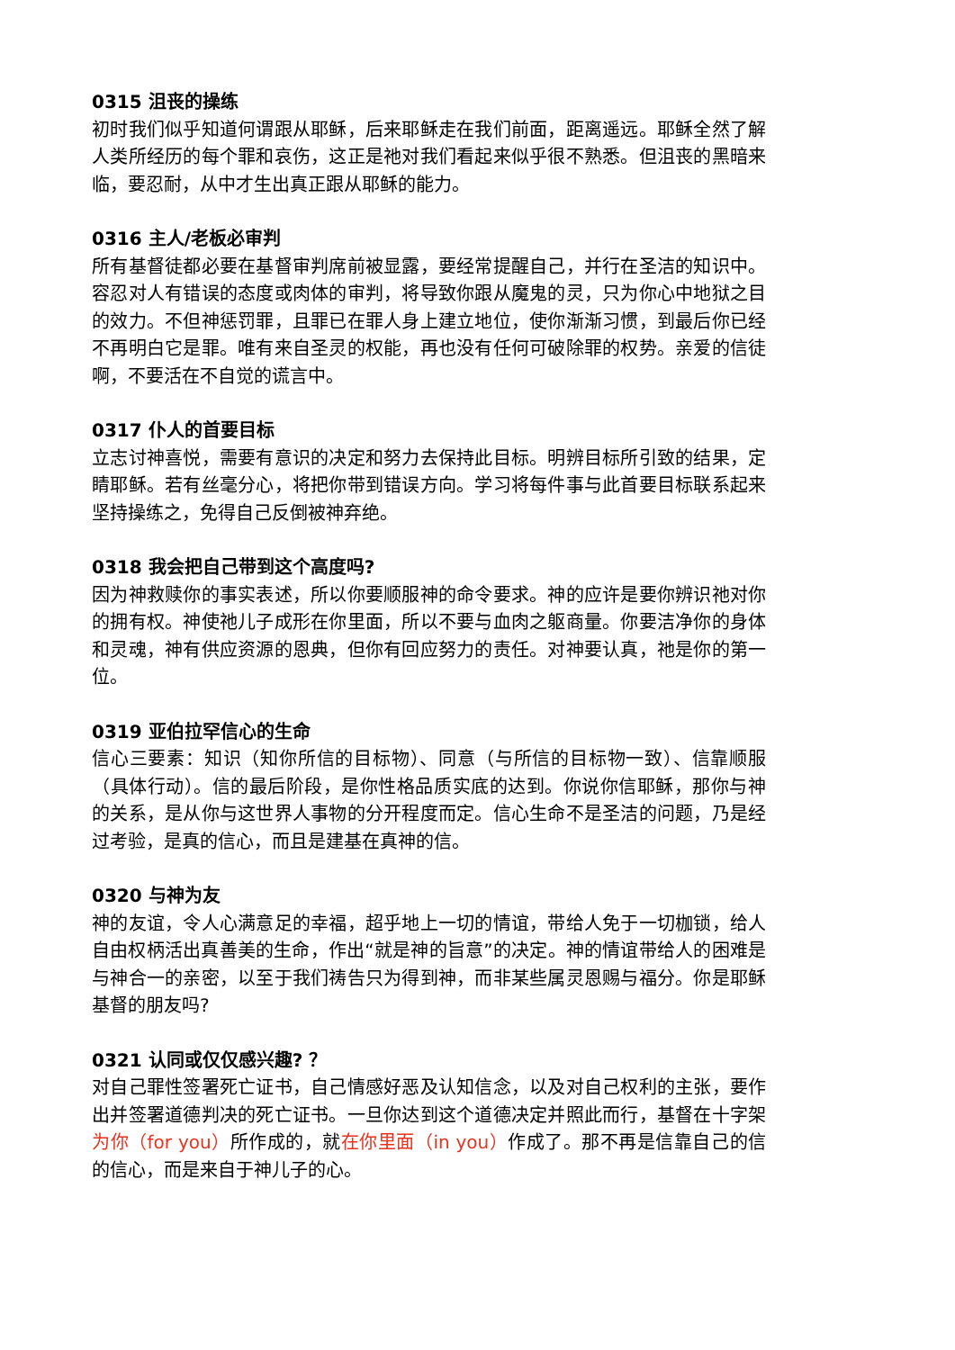0315 沮丧的操练
初时我们似乎知道何谓跟从耶稣，后来耶稣走在我们前面，距离遥远。耶稣全然了解人类所经历的每个罪和哀伤，这正是祂对我们看起来似乎很不熟悉。但沮丧的黑暗来临，要忍耐，从中才生出真正跟从耶稣的能力。
0316 主人/老板必审判
所有基督徒都必要在基督审判席前被显露，要经常提醒自己，并行在圣洁的知识中。容忍对人有错误的态度或肉体的审判，将导致你跟从魔鬼的灵，只为你心中地狱之目的效力。不但神惩罚罪，且罪已在罪人身上建立地位，使你渐渐习惯，到最后你已经不再明白它是罪。唯有来自圣灵的权能，再也没有任何可破除罪的权势。亲爱的信徒啊，不要活在不自觉的谎言中。
0317 仆人的首要目标
立志讨神喜悦，需要有意识的决定和努力去保持此目标。明辨目标所引致的结果，定睛耶稣。若有丝毫分心，将把你带到错误方向。学习将每件事与此首要目标联系起来坚持操练之，免得自己反倒被神弃绝。
0318 我会把自己带到这个高度吗?
因为神救赎你的事实表述，所以你要顺服神的命令要求。神的应许是要你辨识祂对你的拥有权。神使祂儿子成形在你里面，所以不要与血肉之躯商量。你要洁净你的身体和灵魂，神有供应资源的恩典，但你有回应努力的责任。对神要认真，祂是你的第一位。
0319 亚伯拉罕信心的生命
信心三要素：知识（知你所信的目标物）、同意（与所信的目标物一致）、信靠顺服（具体行动）。信的最后阶段，是你性格品质实底的达到。你说你信耶稣，那你与神的关系，是从你与这世界人事物的分开程度而定。信心生命不是圣洁的问题，乃是经过考验，是真的信心，而且是建基在真神的信。
0320 与神为友
神的友谊，令人心满意足的幸福，超乎地上一切的情谊，带给人免于一切枷锁，给人自由权柄活出真善美的生命，作出“就是神的旨意”的决定。神的情谊带给人的困难是与神合一的亲密，以至于我们祷告只为得到神，而非某些属灵恩赐与福分。你是耶稣基督的朋友吗?
0321 认同或仅仅感兴趣? ？
对自己罪性签署死亡证书，自己情感好恶及认知信念，以及对自己权利的主张，要作出并签署道德判决的死亡证书。一旦你达到这个道德决定并照此而行，基督在十字架为你（for you）所作成的，就在你里面（in you）作成了。那不再是信靠自己的信的信心，而是来自于神儿子的心。